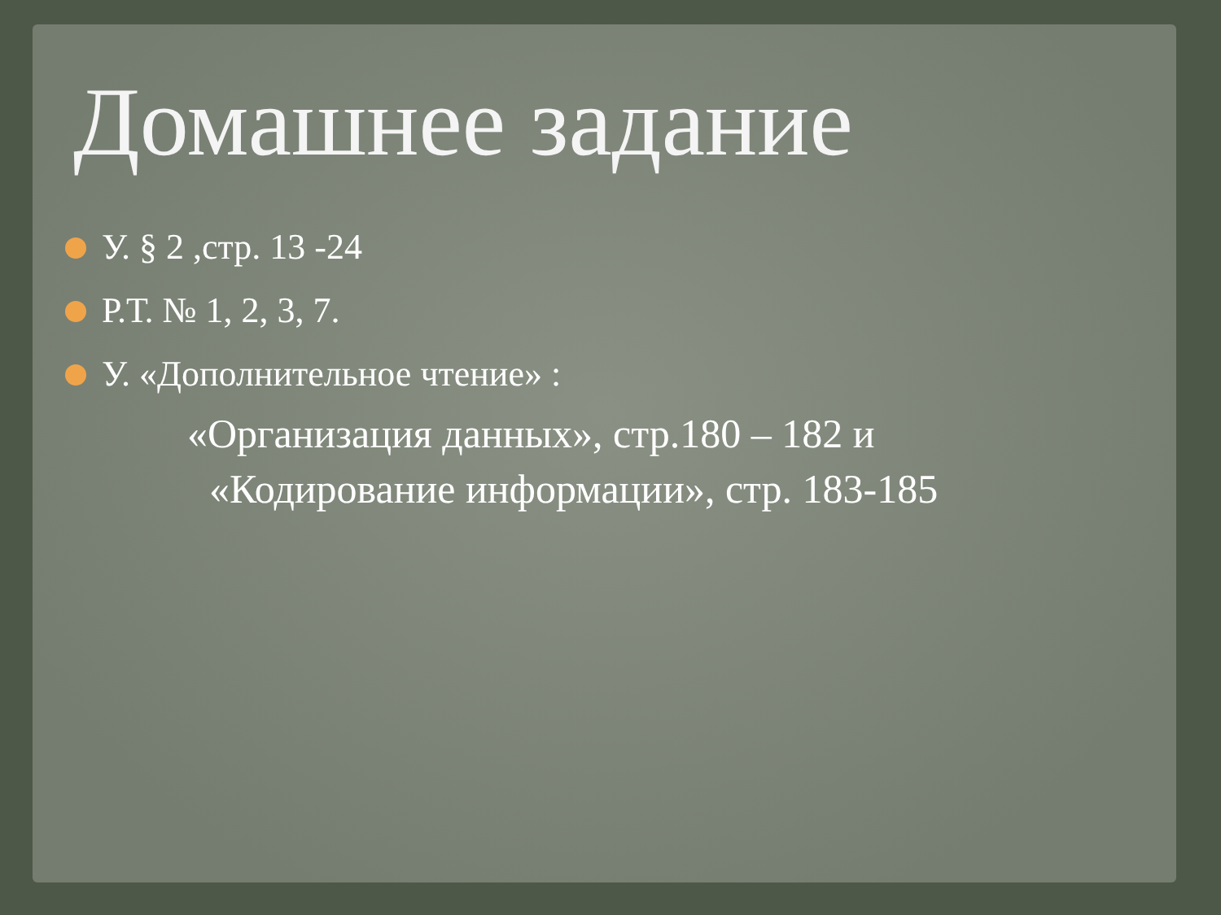Домашнее задание
У. § 2 ,стр. 13 -24
Р.Т. № 1, 2, 3, 7.
У. «Дополнительное чтение» :
«Организация данных», стр.180 – 182 и
«Кодирование информации», стр. 183-185